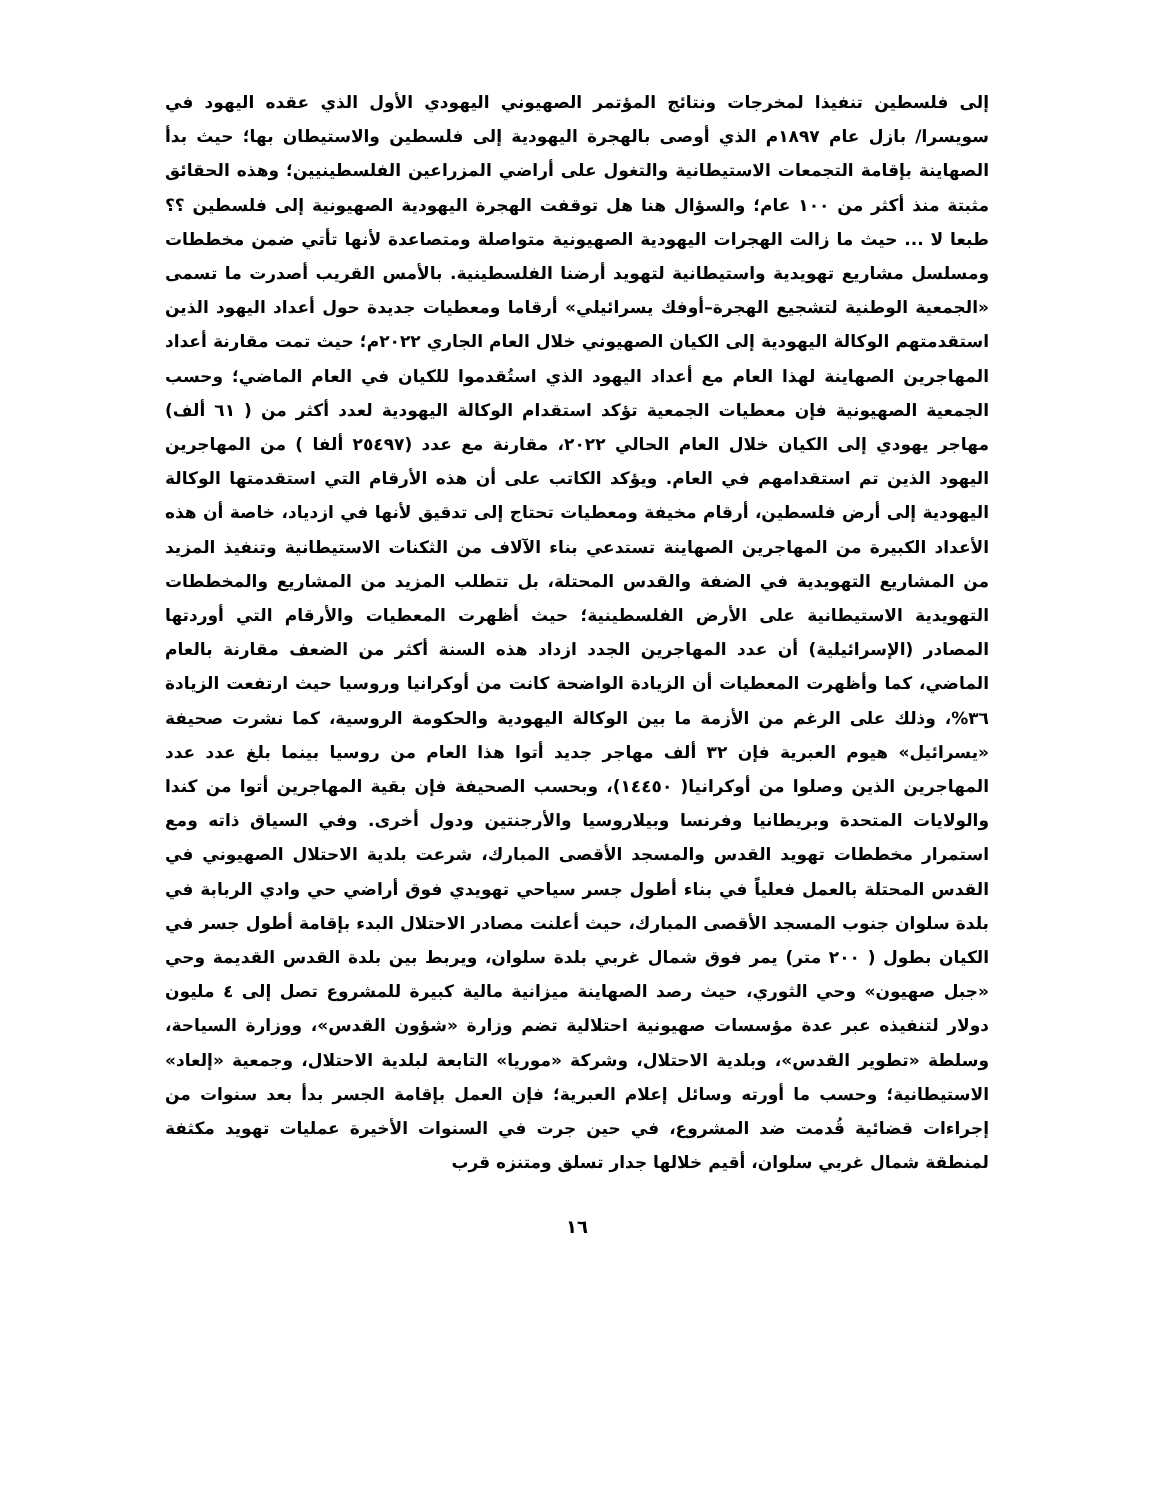إلى فلسطين تنفيذا لمخرجات ونتائج المؤتمر الصهيوني اليهودي الأول الذي عقده اليهود في سويسرا/ بازل عام ١٨٩٧م الذي أوصى بالهجرة اليهودية إلى فلسطين والاستيطان بها؛ حيث بدأ الصهاينة بإقامة التجمعات الاستيطانية والتغول على أراضي المزراعين الفلسطينيين؛ وهذه الحقائق مثبتة منذ أكثر من ١٠٠ عام؛ والسؤال هنا هل توقفت الهجرة اليهودية الصهيونية إلى فلسطين ؟؟ طبعا لا ... حيث ما زالت الهجرات اليهودية الصهيونية متواصلة ومتصاعدة لأنها تأتي ضمن مخططات ومسلسل مشاريع تهويدية واستيطانية لتهويد أرضنا الفلسطينية. بالأمس القريب أصدرت ما تسمى «الجمعية الوطنية لتشجيع الهجرة–أوفك يسرائيلي» أرقاما ومعطيات جديدة حول أعداد اليهود الذين استقدمتهم الوكالة اليهودية إلى الكيان الصهيوني خلال العام الجاري ٢٠٢٢م؛ حيث تمت مقارنة أعداد المهاجرين الصهاينة لهذا العام مع أعداد اليهود الذي استُقدموا للكيان في العام الماضي؛ وحسب الجمعية الصهيونية فإن معطيات الجمعية تؤكد استقدام الوكالة اليهودية لعدد أكثر من ( ٦١ ألف) مهاجر يهودي إلى الكيان خلال العام الحالي ٢٠٢٢، مقارنة مع عدد (٢٥٤٩٧ ألفا ) من المهاجرين اليهود الذين تم استقدامهم في العام. ويؤكد الكاتب على أن هذه الأرقام التي استقدمتها الوكالة اليهودية إلى أرض فلسطين، أرقام مخيفة ومعطيات تحتاج إلى تدقيق لأنها في ازدياد، خاصة أن هذه الأعداد الكبيرة من المهاجرين الصهاينة تستدعي بناء الآلاف من الثكنات الاستيطانية وتنفيذ المزيد من المشاريع التهويدية في الضفة والقدس المحتلة، بل تتطلب المزيد من المشاريع والمخططات التهويدية الاستيطانية على الأرض الفلسطينية؛ حيث أظهرت المعطيات والأرقام التي أوردتها المصادر (الإسرائيلية) أن عدد المهاجرين الجدد ازداد هذه السنة أكثر من الضعف مقارنة بالعام الماضي، كما وأظهرت المعطيات أن الزيادة الواضحة كانت من أوكرانيا وروسيا حيث ارتفعت الزيادة ٣٦%، وذلك على الرغم من الأزمة ما بين الوكالة اليهودية والحكومة الروسية، كما نشرت صحيفة «يسرائيل» هيوم العبرية فإن ٣٢ ألف مهاجر جديد أتوا هذا العام من روسيا بينما بلغ عدد عدد المهاجرين الذين وصلوا من أوكرانيا( ١٤٤٥٠)، وبحسب الصحيفة فإن بقية المهاجرين أتوا من كندا والولايات المتحدة وبريطانيا وفرنسا وبيلاروسيا والأرجنتين ودول أخرى. وفي السياق ذاته ومع استمرار مخططات تهويد القدس والمسجد الأقصى المبارك، شرعت بلدية الاحتلال الصهيوني في القدس المحتلة بالعمل فعلياً في بناء أطول جسر سياحي تهويدي فوق أراضي حي وادي الربابة في بلدة سلوان جنوب المسجد الأقصى المبارك، حيث أعلنت مصادر الاحتلال البدء بإقامة أطول جسر في الكيان بطول ( ٢٠٠ متر) يمر فوق شمال غربي بلدة سلوان، ويربط بين بلدة القدس القديمة وحي «جبل صهيون» وحي الثوري، حيث رصد الصهاينة ميزانية مالية كبيرة للمشروع تصل إلى ٤ مليون دولار لتنفيذه عبر عدة مؤسسات صهيونية احتلالية تضم وزارة «شؤون القدس»، ووزارة السياحة، وسلطة «تطوير القدس»، وبلدية الاحتلال، وشركة «موريا» التابعة لبلدية الاحتلال، وجمعية «إلعاد» الاستيطانية؛ وحسب ما أورته وسائل إعلام العبرية؛ فإن العمل بإقامة الجسر بدأ بعد سنوات من إجراءات قضائية قُدمت ضد المشروع، في حين جرت في السنوات الأخيرة عمليات تهويد مكثفة لمنطقة شمال غربي سلوان، أقيم خلالها جدار تسلق ومتنزه قرب
١٦